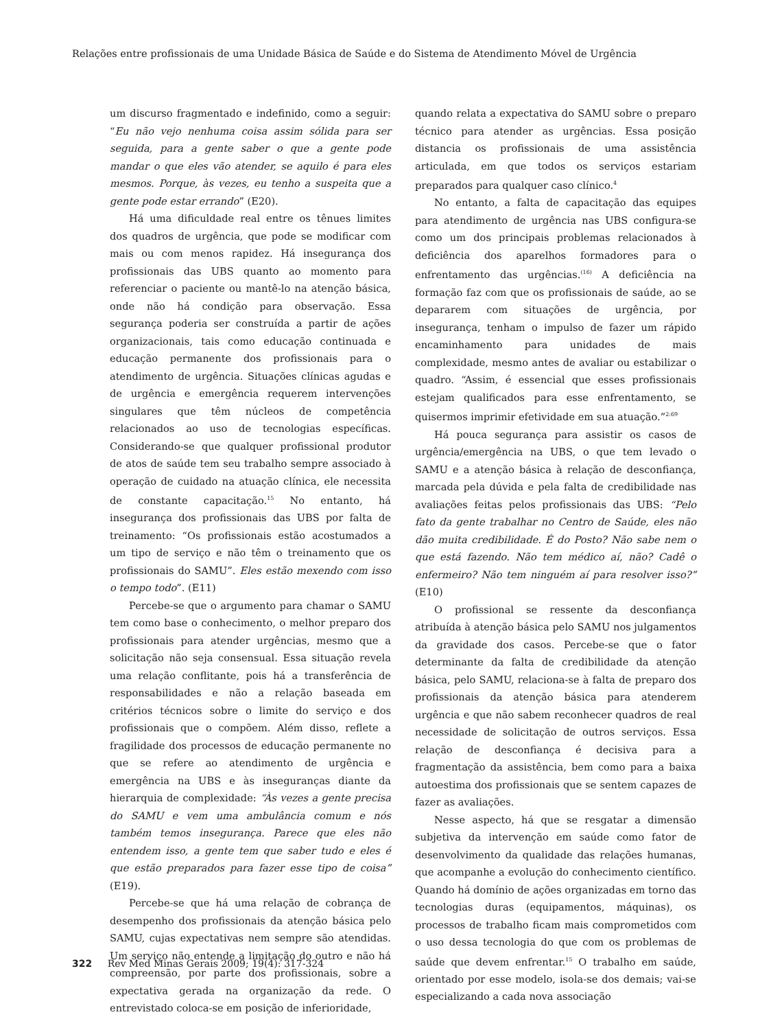Relações entre profissionais de uma Unidade Básica de Saúde e do Sistema de Atendimento Móvel de Urgência
um discurso fragmentado e indefinido, como a seguir: “Eu não vejo nenhuma coisa assim sólida para ser seguida, para a gente saber o que a gente pode mandar o que eles vão atender, se aquilo é para eles mesmos. Porque, às vezes, eu tenho a suspeita que a gente pode estar errando” (E20).
Há uma dificuldade real entre os tênues limites dos quadros de urgência, que pode se modificar com mais ou com menos rapidez. Há insegurança dos profissionais das UBS quanto ao momento para referenciar o paciente ou mantê-lo na atenção básica, onde não há condição para observação. Essa segurança poderia ser construída a partir de ações organizacionais, tais como educação continuada e educação permanente dos profissionais para o atendimento de urgência. Situações clínicas agudas e de urgência e emergência requerem intervenções singulares que têm núcleos de competência relacionados ao uso de tecnologias específicas. Considerando-se que qualquer profissional produtor de atos de saúde tem seu trabalho sempre associado à operação de cuidado na atuação clínica, ele necessita de constante capacitação.<sup>15</sup> No entanto, há insegurança dos profissionais das UBS por falta de treinamento: “Os profissionais estão acostumados a um tipo de serviço e não têm o treinamento que os profissionais do SAMU”. Eles estão mexendo com isso o tempo todo”. (E11)
Percebe-se que o argumento para chamar o SAMU tem como base o conhecimento, o melhor preparo dos profissionais para atender urgências, mesmo que a solicitação não seja consensual. Essa situação revela uma relação conflitante, pois há a transferência de responsabilidades e não a relação baseada em critérios técnicos sobre o limite do serviço e dos profissionais que o compõem. Além disso, reflete a fragilidade dos processos de educação permanente no que se refere ao atendimento de urgência e emergência na UBS e às inseguranças diante da hierarquia de complexidade: “Às vezes a gente precisa do SAMU e vem uma ambulância comum e nós também temos insegurança. Parece que eles não entendem isso, a gente tem que saber tudo e eles é que estão preparados para fazer esse tipo de coisa” (E19).
Percebe-se que há uma relação de cobrança de desempenho dos profissionais da atenção básica pelo SAMU, cujas expectativas nem sempre são atendidas. Um serviço não entende a limitação do outro e não há compreensão, por parte dos profissionais, sobre a expectativa gerada na organização da rede. O entrevistado coloca-se em posição de inferioridade,
quando relata a expectativa do SAMU sobre o preparo técnico para atender as urgências. Essa posição distancia os profissionais de uma assistência articulada, em que todos os serviços estariam preparados para qualquer caso clínico.<sup>4</sup>
No entanto, a falta de capacitação das equipes para atendimento de urgência nas UBS configura-se como um dos principais problemas relacionados à deficiência dos aparelhos formadores para o enfrentamento das urgências.<sup>(16)</sup> A deficiência na formação faz com que os profissionais de saúde, ao se depararem com situações de urgência, por insegurança, tenham o impulso de fazer um rápido encaminhamento para unidades de mais complexidade, mesmo antes de avaliar ou estabilizar o quadro. “Assim, é essencial que esses profissionais estejam qualificados para esse enfrentamento, se quisermos imprimir efetividade em sua atuação.”<sup>2:69</sup>
Há pouca segurança para assistir os casos de urgência/emergência na UBS, o que tem levado o SAMU e a atenção básica à relação de desconfiança, marcada pela dúvida e pela falta de credibilidade nas avaliações feitas pelos profissionais das UBS: “Pelo fato da gente trabalhar no Centro de Saúde, eles não dão muita credibilidade. É do Posto? Não sabe nem o que está fazendo. Não tem médico aí, não? Cadê o enfermeiro? Não tem ninguém aí para resolver isso?” (E10)
O profissional se ressente da desconfiança atribuída à atenção básica pelo SAMU nos julgamentos da gravidade dos casos. Percebe-se que o fator determinante da falta de credibilidade da atenção básica, pelo SAMU, relaciona-se à falta de preparo dos profissionais da atenção básica para atenderem urgência e que não sabem reconhecer quadros de real necessidade de solicitação de outros serviços. Essa relação de desconfiança é decisiva para a fragmentação da assistência, bem como para a baixa autoestima dos profissionais que se sentem capazes de fazer as avaliações.
Nesse aspecto, há que se resgatar a dimensão subjetiva da intervenção em saúde como fator de desenvolvimento da qualidade das relações humanas, que acompanhe a evolução do conhecimento científico. Quando há domínio de ações organizadas em torno das tecnologias duras (equipamentos, máquinas), os processos de trabalho ficam mais comprometidos com o uso dessa tecnologia do que com os problemas de saúde que devem enfrentar.<sup>15</sup> O trabalho em saúde, orientado por esse modelo, isola-se dos demais; vai-se especializando a cada nova associação
322 Rev Med Minas Gerais 2009; 19(4): 317-324